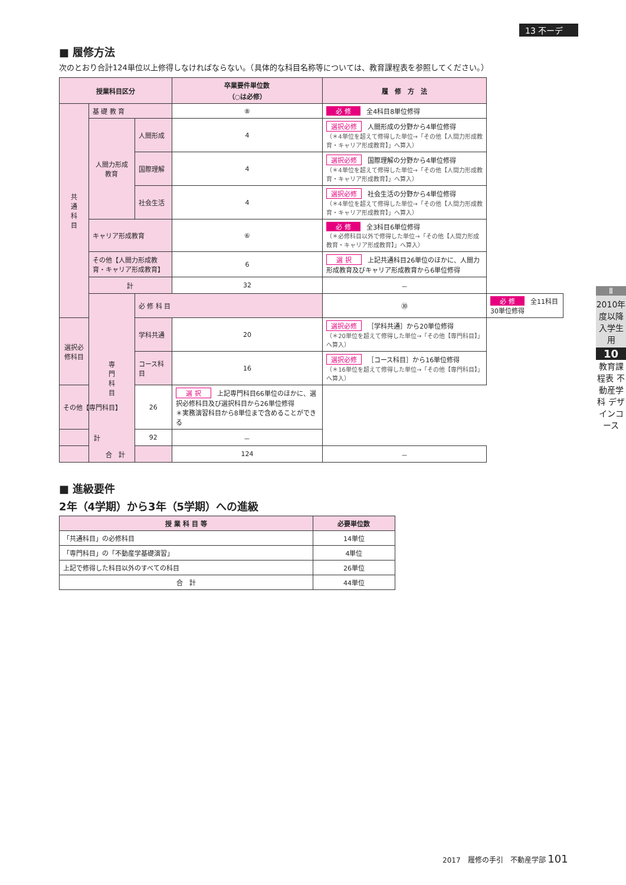13 不ーデ
■ 履修方法
次のとおり合計124単位以上修得しなければならない。（具体的な科目名称等については、教育課程表を参照してください。）
| 授業科目区分 | | | 卒業要件単位数 （○は必修） | 履 修 方 法 | |
| --- | --- | --- | --- | --- | --- |
| 共 通 科 目 | 基 礎 教 育 | | ⑧ | 必 修 全4科目8単位修得 | |
| | 人間力形成教育 | 人間形成 | 4 | 選択必修 人間形成の分野から4単位修得 （＊4単位を超えて修得した単位→「その他【人間力形成教育・キャリア形成教育】」へ算入） | |
| | | 国際理解 | 4 | 選択必修 国際理解の分野から4単位修得 （＊4単位を超えて修得した単位→「その他【人間力形成教育・キャリア形成教育】」へ算入） | |
| | | 社会生活 | 4 | 選択必修 社会生活の分野から4単位修得 （＊4単位を超えて修得した単位→「その他【人間力形成教育・キャリア形成教育】」へ算入） | |
| | キャリア形成教育 | | ⑥ | 必 修 全3科目6単位修得 （＊必修科目以外で修得した単位→「その他【人間力形成教育・キャリア形成教育】」へ算入） | |
| | その他【人間力形成教育・キャリア形成教育】 | | 6 | 選 択 上記共通科目26単位のほかに、人間力形成教育及びキャリア形成教育から6単位修得 | |
| | 計 | | 32 | － | |
| | 専 門 科 目 | 必 修 科 目 | | ㉚ | 必 修 全11科目30単位修得 |
| 選択必修科目 | | 学科共通 | 20 | 選択必修 ［学科共通］から20単位修得 （＊20単位を超えて修得した単位→「その他【専門科目】」へ算入） | |
| | | コース科目 | 16 | 選択必修 ［コース科目］から16単位修得 （＊16単位を超えて修得した単位→「その他【専門科目】」へ算入） | |
| その他【専門科目】 | | 26 | 選 択 上記専門科目66単位のほかに、選択必修科目及び選択科目から26単位修得 ＊実務演習科目から8単位まで含めることができる | | |
| 計 | | 92 | － | | |
| 合 計 | | | 124 | － | |
■ 進級要件
2年（4学期）から3年（5学期）への進級
| 授 業 科 目 等 | 必要単位数 |
| --- | --- |
| 「共通科目」の必修科目 | 14単位 |
| 「専門科目」の「不動産学基礎演習」 | 4単位 |
| 上記で修得した科目以外のすべての科目 | 26単位 |
| 合 計 | 44単位 |
Ⅱ
2010年度以降入学生用
10
教育課程表 不動産学科 デザインコース
2017　履修の手引　不動産学部 101